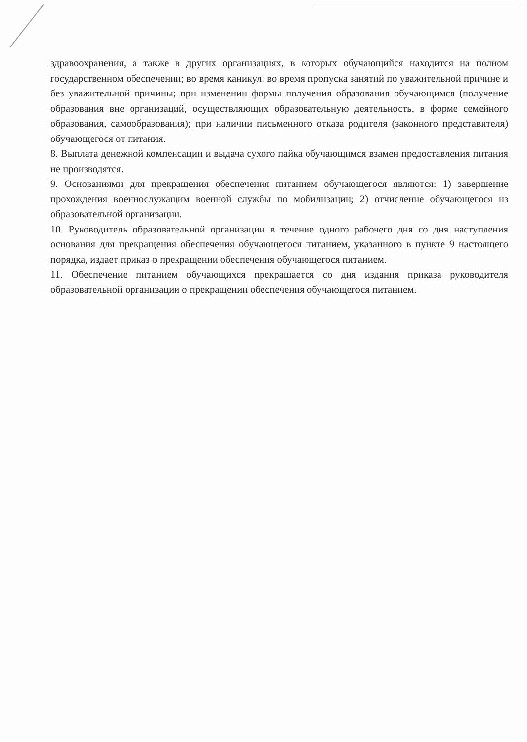здравоохранения, а также в других организациях, в которых обучающийся находится на полном государственном обеспечении; во время каникул; во время пропуска занятий по уважительной причине и без уважительной причины; при изменении формы получения образования обучающимся (получение образования вне организаций, осуществляющих образовательную деятельность, в форме семейного образования, самообразования); при наличии письменного отказа родителя (законного представителя) обучающегося от питания.
8. Выплата денежной компенсации и выдача сухого пайка обучающимся взамен предоставления питания не производятся.
9. Основаниями для прекращения обеспечения питанием обучающегося являются: 1) завершение прохождения военнослужащим военной службы по мобилизации; 2) отчисление обучающегося из образовательной организации.
10. Руководитель образовательной организации в течение одного рабочего дня со дня наступления основания для прекращения обеспечения обучающегося питанием, указанного в пункте 9 настоящего порядка, издает приказ о прекращении обеспечения обучающегося питанием.
11. Обеспечение питанием обучающихся прекращается со дня издания приказа руководителя образовательной организации о прекращении обеспечения обучающегося питанием.